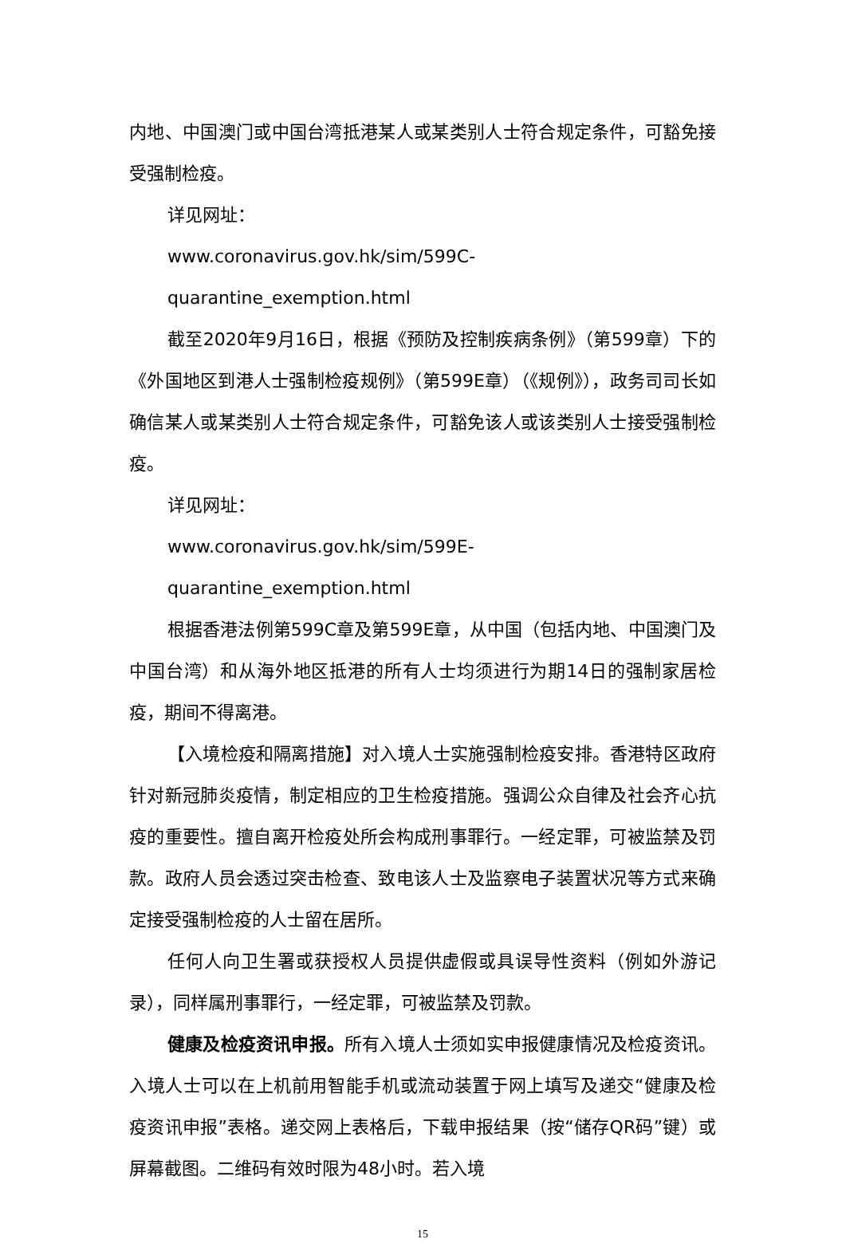内地、中国澳门或中国台湾抵港某人或某类别人士符合规定条件，可豁免接受强制检疫。
详见网址：
www.coronavirus.gov.hk/sim/599C-quarantine_exemption.html
截至2020年9月16日，根据《预防及控制疾病条例》（第599章）下的《外国地区到港人士强制检疫规例》（第599E章）（《规例》），政务司司长如确信某人或某类别人士符合规定条件，可豁免该人或该类别人士接受强制检疫。
详见网址：
www.coronavirus.gov.hk/sim/599E-quarantine_exemption.html
根据香港法例第599C章及第599E章，从中国（包括内地、中国澳门及中国台湾）和从海外地区抵港的所有人士均须进行为期14日的强制家居检疫，期间不得离港。
【入境检疫和隔离措施】对入境人士实施强制检疫安排。香港特区政府针对新冠肺炎疫情，制定相应的卫生检疫措施。强调公众自律及社会齐心抗疫的重要性。擅自离开检疫处所会构成刑事罪行。一经定罪，可被监禁及罚款。政府人员会透过突击检查、致电该人士及监察电子装置状况等方式来确定接受强制检疫的人士留在居所。
任何人向卫生署或获授权人员提供虚假或具误导性资料（例如外游记录），同样属刑事罪行，一经定罪，可被监禁及罚款。
健康及检疫资讯申报。所有入境人士须如实申报健康情况及检疫资讯。入境人士可以在上机前用智能手机或流动装置于网上填写及递交“健康及检疫资讯申报”表格。递交网上表格后，下载申报结果（按“储存QR码”键）或屏幕截图。二维码有效时限为48小时。若入境
15